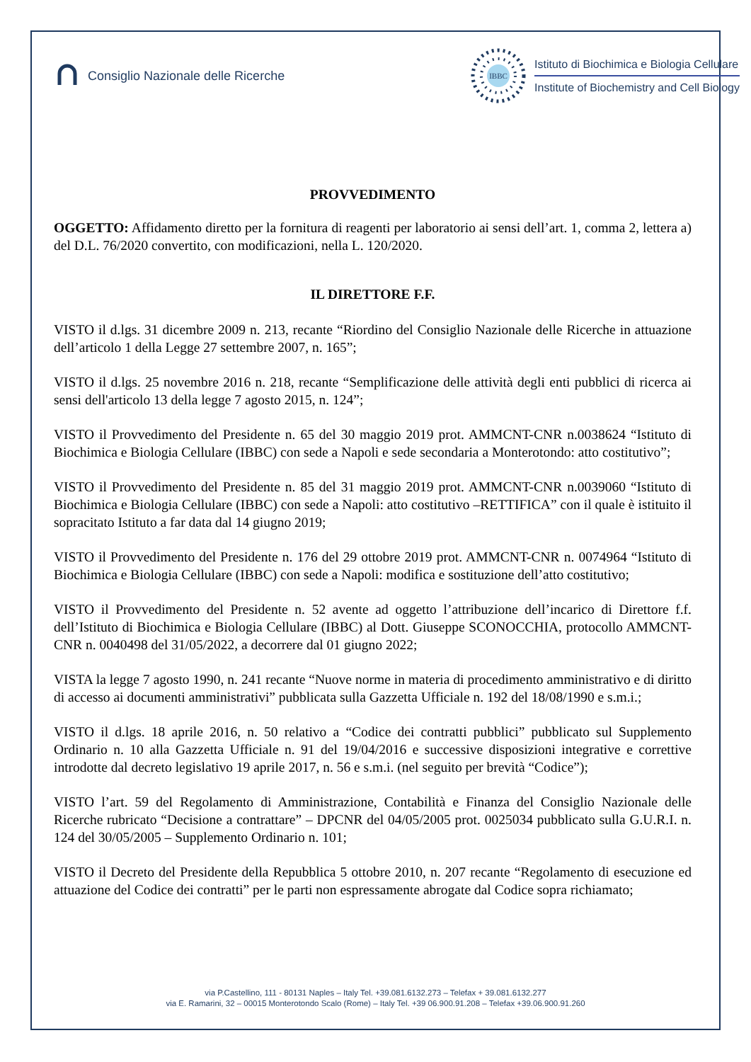Consiglio Nazionale delle Ricerche
IBBC
Istituto di Biochimica e Biologia Cellulare
Institute of Biochemistry and Cell Biology
PROVVEDIMENTO
OGGETTO: Affidamento diretto per la fornitura di reagenti per laboratorio ai sensi dell’art. 1, comma 2, lettera a) del D.L. 76/2020 convertito, con modificazioni, nella L. 120/2020.
IL DIRETTORE F.F.
VISTO il d.lgs. 31 dicembre 2009 n. 213, recante “Riordino del Consiglio Nazionale delle Ricerche in attuazione dell’articolo 1 della Legge 27 settembre 2007, n. 165”;
VISTO il d.lgs. 25 novembre 2016 n. 218, recante “Semplificazione delle attività degli enti pubblici di ricerca ai sensi dell'articolo 13 della legge 7 agosto 2015, n. 124”;
VISTO il Provvedimento del Presidente n. 65 del 30 maggio 2019 prot. AMMCNT-CNR n.0038624 “Istituto di Biochimica e Biologia Cellulare (IBBC) con sede a Napoli e sede secondaria a Monterotondo: atto costitutivo”;
VISTO il Provvedimento del Presidente n. 85 del 31 maggio 2019 prot. AMMCNT-CNR n.0039060 “Istituto di Biochimica e Biologia Cellulare (IBBC) con sede a Napoli: atto costitutivo –RETTIFICA” con il quale è istituito il sopracitato Istituto a far data dal 14 giugno 2019;
VISTO il Provvedimento del Presidente n. 176 del 29 ottobre 2019 prot. AMMCNT-CNR n. 0074964 “Istituto di Biochimica e Biologia Cellulare (IBBC) con sede a Napoli: modifica e sostituzione dell’atto costitutivo;
VISTO il Provvedimento del Presidente n. 52 avente ad oggetto l’attribuzione dell’incarico di Direttore f.f. dell’Istituto di Biochimica e Biologia Cellulare (IBBC) al Dott. Giuseppe SCONOCCHIA, protocollo AMMCNT-CNR n. 0040498 del 31/05/2022, a decorrere dal 01 giugno 2022;
VISTA la legge 7 agosto 1990, n. 241 recante “Nuove norme in materia di procedimento amministrativo e di diritto di accesso ai documenti amministrativi” pubblicata sulla Gazzetta Ufficiale n. 192 del 18/08/1990 e s.m.i.;
VISTO il d.lgs. 18 aprile 2016, n. 50 relativo a “Codice dei contratti pubblici” pubblicato sul Supplemento Ordinario n. 10 alla Gazzetta Ufficiale n. 91 del 19/04/2016 e successive disposizioni integrative e correttive introdotte dal decreto legislativo 19 aprile 2017, n. 56 e s.m.i. (nel seguito per brevità “Codice”);
VISTO l’art. 59 del Regolamento di Amministrazione, Contabilità e Finanza del Consiglio Nazionale delle Ricerche rubricato “Decisione a contrattare” – DPCNR del 04/05/2005 prot. 0025034 pubblicato sulla G.U.R.I. n. 124 del 30/05/2005 – Supplemento Ordinario n. 101;
VISTO il Decreto del Presidente della Repubblica 5 ottobre 2010, n. 207 recante “Regolamento di esecuzione ed attuazione del Codice dei contratti” per le parti non espressamente abrogate dal Codice sopra richiamato;
via P.Castellino, 111 - 80131 Naples – Italy Tel. +39.081.6132.273 – Telefax + 39.081.6132.277
via E. Ramarini, 32 – 00015 Monterotondo Scalo (Rome) – Italy Tel. +39 06.900.91.208 – Telefax +39.06.900.91.260